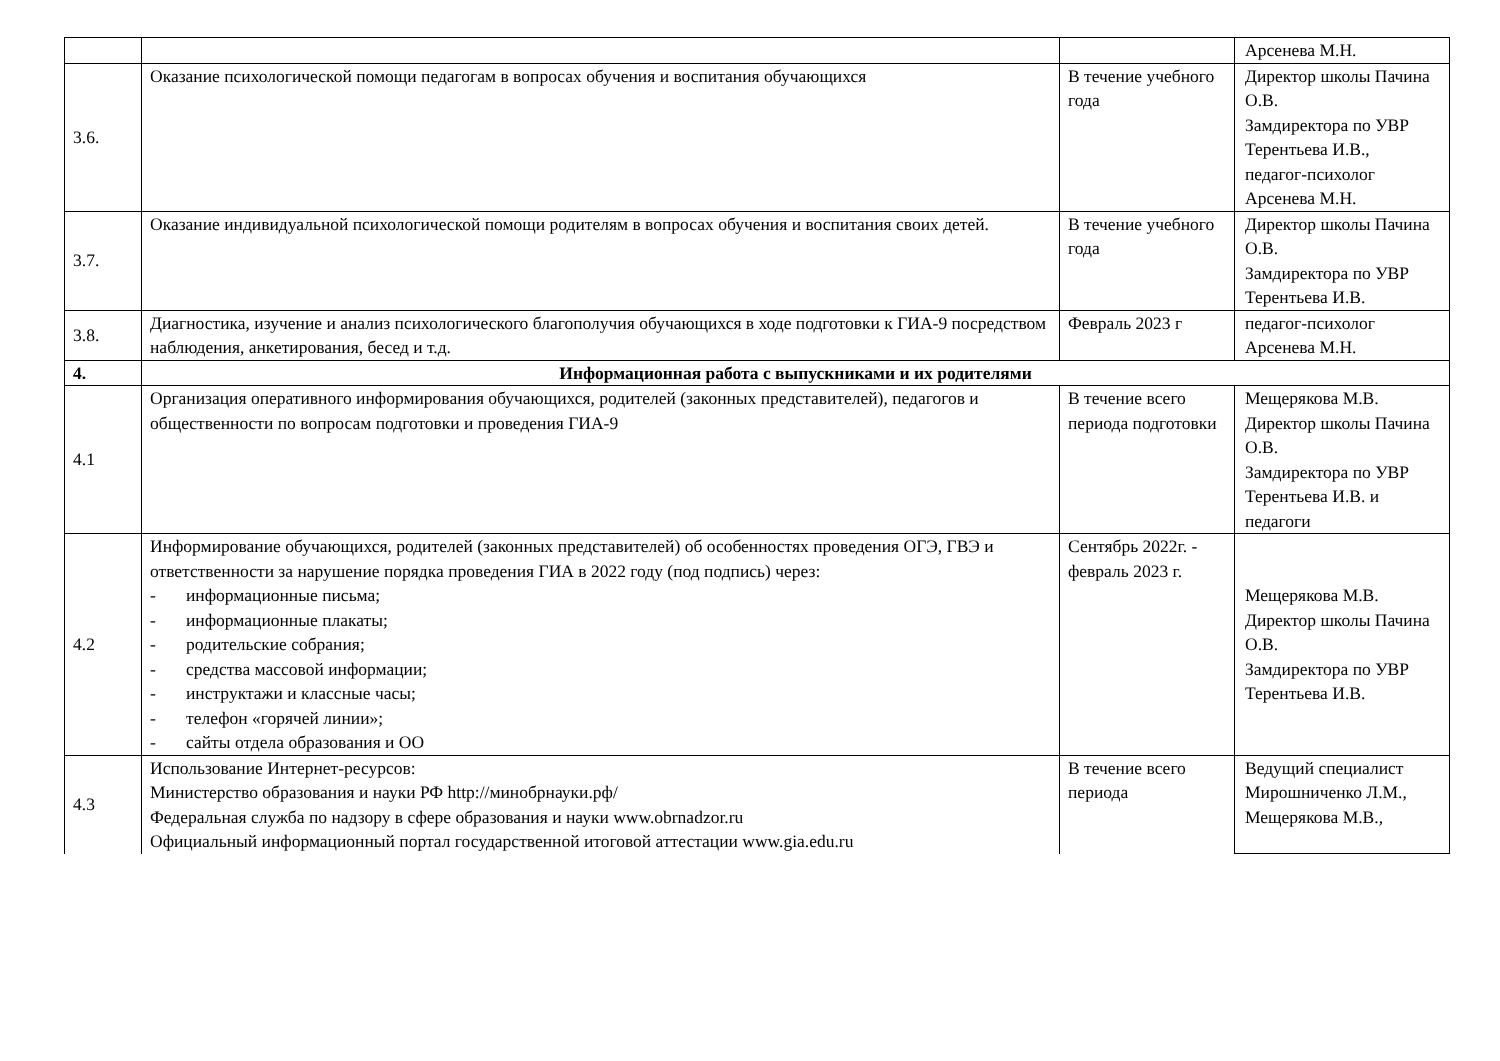| | | | Арсенева М.Н. |
| 3.6. | Оказание психологической помощи педагогам в вопросах обучения и воспитания обучающихся | В течение учебного года | Директор школы Пачина О.В. Замдиректора по УВР Терентьева И.В., педагог-психолог Арсенева М.Н. |
| 3.7. | Оказание индивидуальной психологической помощи родителям в вопросах обучения и воспитания своих детей. | В течение учебного года | Директор школы Пачина О.В. Замдиректора по УВР Терентьева И.В. |
| 3.8. | Диагностика, изучение и анализ психологического благополучия обучающихся в ходе подготовки к ГИА-9 посредством наблюдения, анкетирования, бесед и т.д. | Февраль 2023 г | педагог-психолог Арсенева М.Н. |
| 4. | Информационная работа с выпускниками и их родителями | | |
| 4.1 | Организация оперативного информирования обучающихся, родителей (законных представителей), педагогов и общественности по вопросам подготовки и проведения ГИА-9 | В течение всего периода подготовки | Мещерякова М.В. Директор школы Пачина О.В. Замдиректора по УВР Терентьева И.В. и педагоги |
| 4.2 | Информирование обучающихся, родителей (законных представителей) об особенностях проведения ОГЭ, ГВЭ и ответственности за нарушение порядка проведения ГИА в 2022 году (под подпись) через: - информационные письма; - информационные плакаты; - родительские собрания; - средства массовой информации; - инструктажи и классные часы; - телефон «горячей линии»; - сайты отдела образования и ОО | Сентябрь 2022г. - февраль 2023 г. | Мещерякова М.В. Директор школы Пачина О.В. Замдиректора по УВР Терентьева И.В. |
| 4.3 | Использование Интернет-ресурсов: Министерство образования и науки РФ http://минобрнауки.рф/ Федеральная служба по надзору в сфере образования и науки www.obrnadzor.ru Официальный информационный портал государственной итоговой аттестации www.gia.edu.ru | В течение всего периода | Ведущий специалист Мирошниченко Л.М., Мещерякова М.В., |